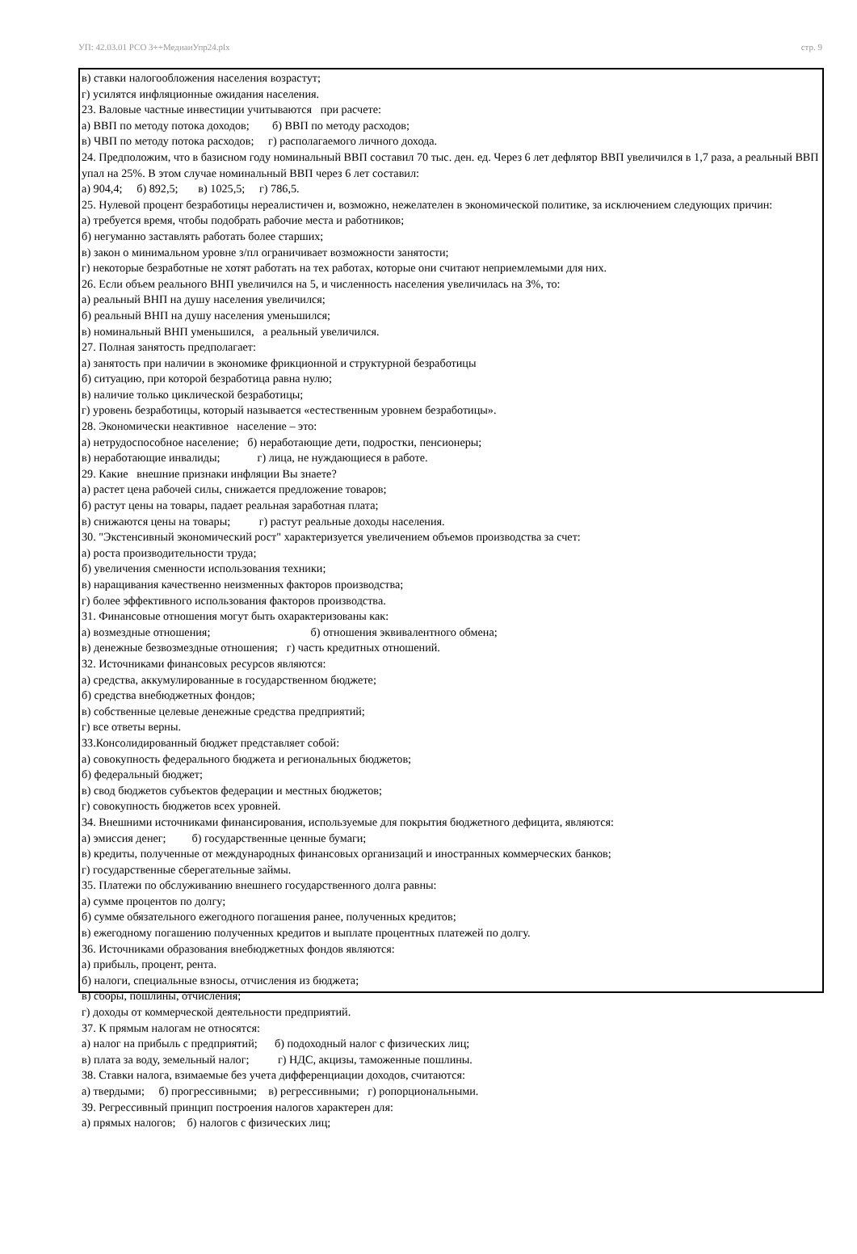УП: 42.03.01 РСО 3++МедиаиУпр24.plx стр. 9
в) ставки налогообложения населения возрастут;
г) усилятся инфляционные ожидания населения.
23. Валовые частные инвестиции учитываются при расчете:
а) ВВП по методу потока доходов; б) ВВП по методу расходов;
в) ЧВП по методу потока расходов; г) располагаемого личного дохода.
24. Предположим, что в базисном году номинальный ВВП составил 70 тыс. ден. ед. Через 6 лет дефлятор ВВП увеличился в 1,7 раза, а реальный ВВП упал на 25%. В этом случае номинальный ВВП через 6 лет составил:
а) 904,4; б) 892,5; в) 1025,5; г) 786,5.
25. Нулевой процент безработицы нереалистичен и, возможно, нежелателен в экономической политике, за исключением следующих причин:
а) требуется время, чтобы подобрать рабочие места и работников;
б) негуманно заставлять работать более старших;
в) закон о минимальном уровне з/пл ограничивает возможности занятости;
г) некоторые безработные не хотят работать на тех работах, которые они считают неприемлемыми для них.
26. Если объем реального ВНП увеличился на 5, и численность населения увеличилась на З%, то:
а) реальный ВНП на душу населения увеличился;
б) реальный ВНП на душу населения уменьшился;
в) номинальный ВНП уменьшился, а реальный увеличился.
27. Полная занятость предполагает:
а) занятость при наличии в экономике фрикционной и структурной безработицы
б) ситуацию, при которой безработица равна нулю;
в) наличие только циклической безработицы;
г) уровень безработицы, который называется «естественным уровнем безработицы».
28. Экономически неактивное население – это:
а) нетрудоспособное население; б) неработающие дети, подростки, пенсионеры;
в) неработающие инвалиды; г) лица, не нуждающиеся в работе.
29. Какие внешние признаки инфляции Вы знаете?
а) растет цена рабочей силы, снижается предложение товаров;
б) растут цены на товары, падает реальная заработная плата;
в) снижаются цены на товары; г) растут реальные доходы населения.
30. "Экстенсивный экономический рост" характеризуется увеличением объемов производства за счет:
а) роста производительности труда;
б) увеличения сменности использования техники;
в) наращивания качественно неизменных факторов производства;
г) более эффективного использования факторов производства.
31. Финансовые отношения могут быть охарактеризованы как:
а) возмездные отношения; б) отношения эквивалентного обмена;
в) денежные безвозмездные отношения; г) часть кредитных отношений.
32. Источниками финансовых ресурсов являются:
а) средства, аккумулированные в государственном бюджете;
б) средства внебюджетных фондов;
в) собственные целевые денежные средства предприятий;
г) все ответы верны.
33.Консолидированный бюджет представляет собой:
а) совокупность федерального бюджета и региональных бюджетов;
б) федеральный бюджет;
в) свод бюджетов субъектов федерации и местных бюджетов;
г) совокупность бюджетов всех уровней.
34. Внешними источниками финансирования, используемые для покрытия бюджетного дефицита, являются:
а) эмиссия денег; б) государственные ценные бумаги;
в) кредиты, полученные от международных финансовых организаций и иностранных коммерческих банков;
г) государственные сберегательные займы.
35. Платежи по обслуживанию внешнего государственного долга равны:
а) сумме процентов по долгу;
б) сумме обязательного ежегодного погашения ранее, полученных кредитов;
в) ежегодному погашению полученных кредитов и выплате процентных платежей по долгу.
36. Источниками образования внебюджетных фондов являются:
а) прибыль, процент, рента.
б) налоги, специальные взносы, отчисления из бюджета;
в) сборы, пошлины, отчисления;
г) доходы от коммерческой деятельности предприятий.
37. К прямым налогам не относятся:
а) налог на прибыль с предприятий; б) подоходный налог с физических лиц;
в) плата за воду, земельный налог; г) НДС, акцизы, таможенные пошлины.
38. Ставки налога, взимаемые без учета дифференциации доходов, считаются:
а) твердыми; б) прогрессивными; в) регрессивными; г) ропорциональными.
39. Регрессивный принцип построения налогов характерен для:
а) прямых налогов; б) налогов с физических лиц;